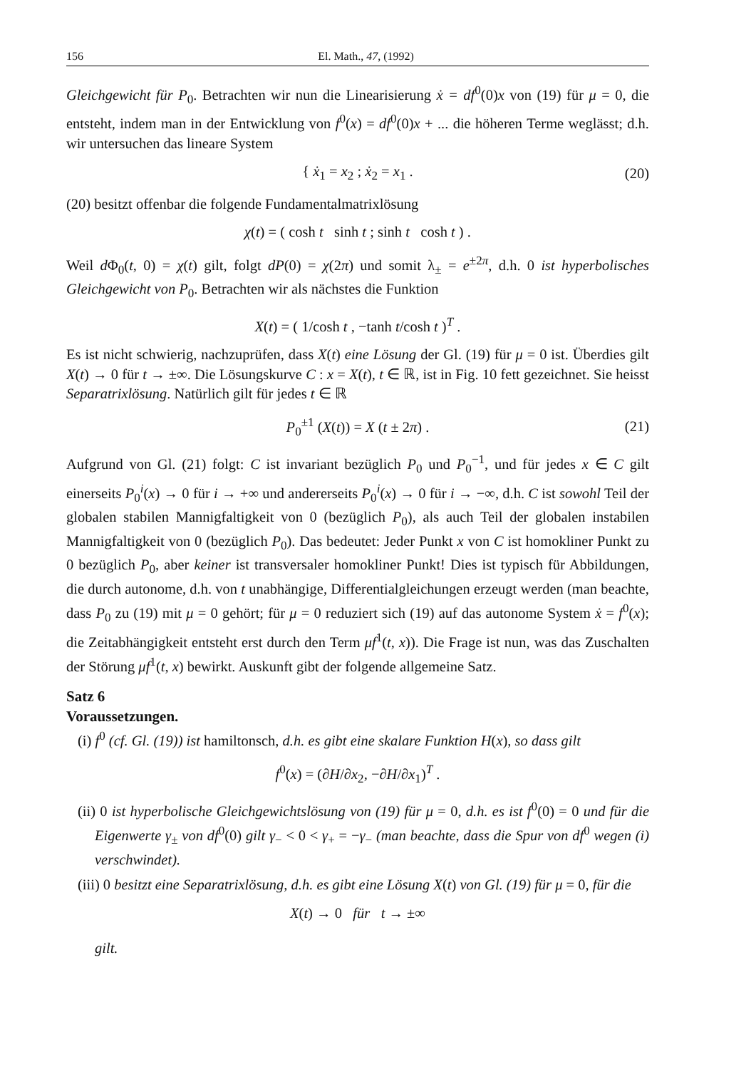156 El. Math., 47, (1992)
Gleichgewicht für P<sub>0</sub>. Betrachten wir nun die Linearisierung ẋ = df<sup>0</sup>(0)x von (19) für μ = 0, die entsteht, indem man in der Entwicklung von f<sup>0</sup>(x) = df<sup>0</sup>(0)x + ... die höheren Terme weglässt; d.h. wir untersuchen das lineare System
{ ẋ<sub>1</sub> = x<sub>2</sub> ; ẋ<sub>2</sub> = x<sub>1</sub> . (20)
(20) besitzt offenbar die folgende Fundamentalmatrixlösung
χ(t) = ( cosh t sinh t ; sinh t cosh t ) .
Weil d Φ<sub>0</sub>(t, 0) = χ(t) gilt, folgt dP(0) = χ(2π) und somit λ<sub>±</sub> = e<sup>±2π</sup>, d.h. 0 ist hyperbolisches Gleichgewicht von P<sub>0</sub>. Betrachten wir als nächstes die Funktion
X(t) = ( 1/cosh t , −tanh t/cosh t )<sup>T</sup> .
Es ist nicht schwierig, nachzuprüfen, dass X(t) eine Lösung der Gl. (19) für μ = 0 ist. Überdies gilt X(t) → 0 für t → ±∞. Die Lösungskurve C : x = X(t), t ∈ ℝ, ist in Fig. 10 fett gezeichnet. Sie heisst Separatrixlösung. Natürlich gilt für jedes t ∈ ℝ
P<sub>0</sub><sup>±1</sup> (X(t)) = X (t ± 2π) . (21)
Aufgrund von Gl. (21) folgt: C ist invariant bezüglich P<sub>0</sub> und P<sub>0</sub><sup>−1</sup>, und für jedes x ∈ C gilt einerseits P<sub>0</sub><sup>i</sup>(x) → 0 für i → +∞ und andererseits P<sub>0</sub><sup>i</sup>(x) → 0 für i → −∞, d.h. C ist sowohl Teil der globalen stabilen Mannigfaltigkeit von 0 (bezüglich P<sub>0</sub>), als auch Teil der globalen instabilen Mannigfaltigkeit von 0 (bezüglich P<sub>0</sub>). Das bedeutet: Jeder Punkt x von C ist homokliner Punkt zu 0 bezüglich P<sub>0</sub>, aber keiner ist transversaler homokliner Punkt! Dies ist typisch für Abbildungen, die durch autonome, d.h. von t unabhängige, Differentialgleichungen erzeugt werden (man beachte, dass P<sub>0</sub> zu (19) mit μ = 0 gehört; für μ = 0 reduziert sich (19) auf das autonome System ẋ = f<sup>0</sup>(x); die Zeitabhängigkeit entsteht erst durch den Term μf<sup>1</sup>(t, x)). Die Frage ist nun, was das Zuschalten der Störung μf<sup>1</sup>(t, x) bewirkt. Auskunft gibt der folgende allgemeine Satz.
Satz 6
Voraussetzungen.
(i) f<sup>0</sup> (cf. Gl. (19)) ist hamiltonsch, d.h. es gibt eine skalare Funktion H(x), so dass gilt
f<sup>0</sup>(x) = (∂H/∂x<sub>2</sub>, −∂H/∂x<sub>1</sub>)<sup>T</sup> .
(ii) 0 ist hyperbolische Gleichgewichtslösung von (19) für μ = 0, d.h. es ist f<sup>0</sup>(0) = 0 und für die Eigenwerte γ<sub>±</sub> von df<sup>0</sup>(0) gilt γ<sub>−</sub> < 0 < γ<sub>+</sub> = −γ<sub>−</sub> (man beachte, dass die Spur von df<sup>0</sup> wegen (i) verschwindet).
(iii) 0 besitzt eine Separatrixlösung, d.h. es gibt eine Lösung X(t) von Gl. (19) für μ = 0, für die
X(t) → 0 für t → ±∞
gilt.